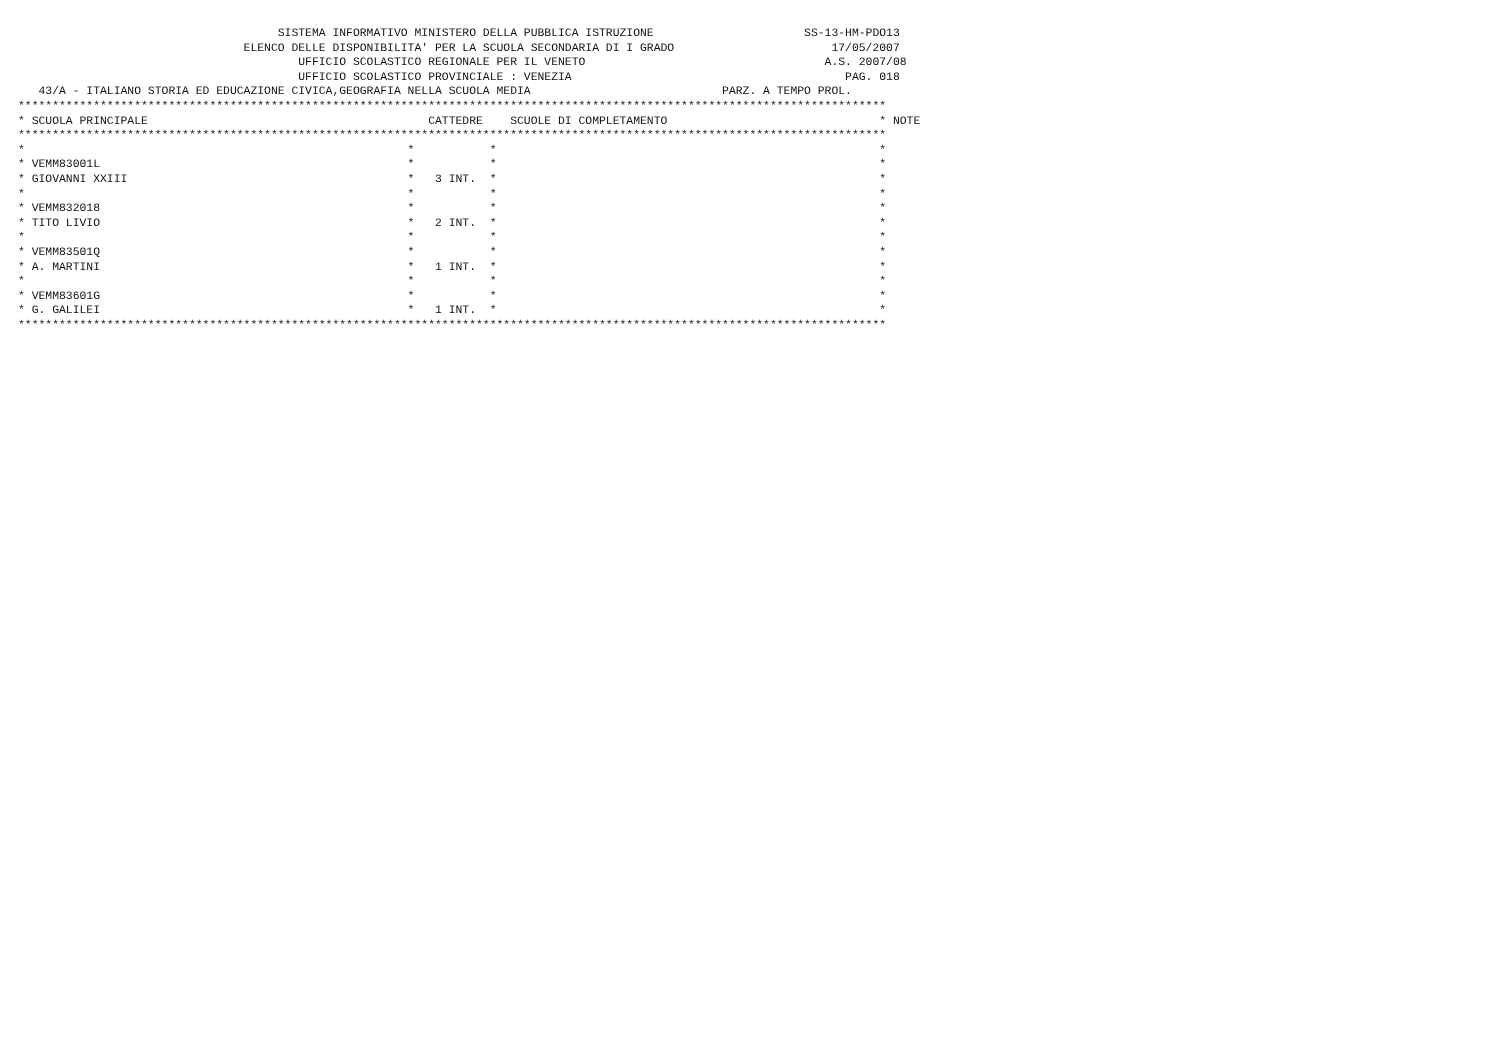SISTEMA INFORMATIVO MINISTERO DELLA PUBBLICA ISTRUZIONE                      SS-13-HM-PDO13
                                 ELENCO DELLE DISPONIBILITA' PER LA SCUOLA SECONDARIA DI I GRADO                       17/05/2007
                                         UFFICIO SCOLASTICO REGIONALE PER IL VENETO                                   A.S. 2007/08
                                         UFFICIO SCOLASTICO PROVINCIALE : VENEZIA                                        PAG. 018
   43/A - ITALIANO STORIA ED EDUCAZIONE CIVICA,GEOGRAFIA NELLA SCUOLA MEDIA                            PARZ. A TEMPO PROL.
*******************************************************************************************************************************
* SCUOLA PRINCIPALE                                         CATTEDRE    SCUOLE DI COMPLETAMENTO                               * NOTE
*******************************************************************************************************************************
*                                                        *           *                                                        *
* VEMM83001L                                             *           *                                                        *
* GIOVANNI XXIII                                         *   3 INT.  *                                                        *
*                                                        *           *                                                        *
* VEMM832018                                             *           *                                                        *
* TITO LIVIO                                             *   2 INT.  *                                                        *
*                                                        *           *                                                        *
* VEMM83501Q                                             *           *                                                        *
* A. MARTINI                                             *   1 INT.  *                                                        *
*                                                        *           *                                                        *
* VEMM83601G                                             *           *                                                        *
* G. GALILEI                                             *   1 INT.  *                                                        *
*******************************************************************************************************************************